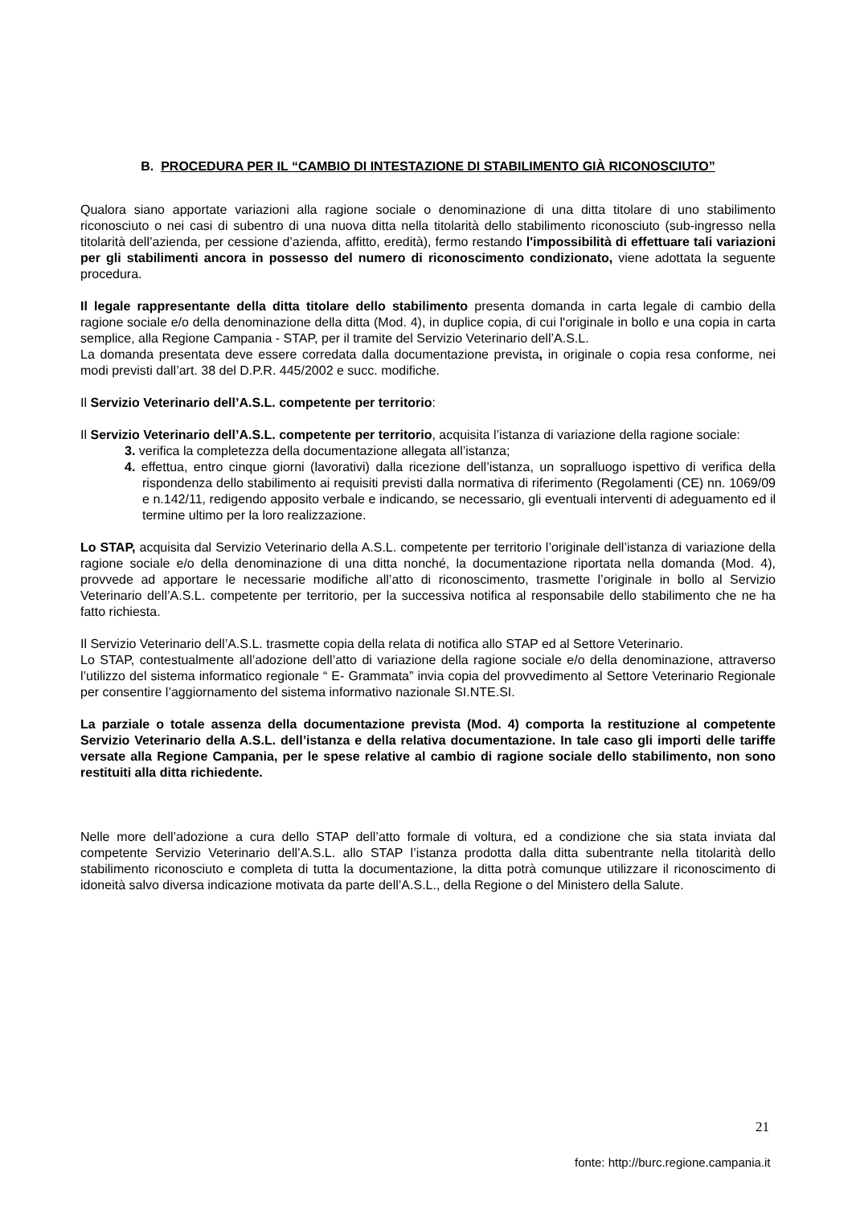B. PROCEDURA PER IL “CAMBIO DI INTESTAZIONE DI STABILIMENTO GIÀ RICONOSCIUTO”
Qualora siano apportate variazioni alla ragione sociale o denominazione di una ditta titolare di uno stabilimento riconosciuto o nei casi di subentro di una nuova ditta nella titolarità dello stabilimento riconosciuto (sub-ingresso nella titolarità dell’azienda, per cessione d’azienda, affitto, eredità), fermo restando l'impossibilità di effettuare tali variazioni per gli stabilimenti ancora in possesso del numero di riconoscimento condizionato, viene adottata la seguente procedura.
Il legale rappresentante della ditta titolare dello stabilimento presenta domanda in carta legale di cambio della ragione sociale e/o della denominazione della ditta (Mod. 4), in duplice copia, di cui l'originale in bollo e una copia in carta semplice, alla Regione Campania - STAP, per il tramite del Servizio Veterinario dell’A.S.L.
La domanda presentata deve essere corredata dalla documentazione prevista, in originale o copia resa conforme, nei modi previsti dall’art. 38 del D.P.R. 445/2002 e succ. modifiche.
Il Servizio Veterinario dell’A.S.L. competente per territorio:
Il Servizio Veterinario dell’A.S.L. competente per territorio, acquisita l’istanza di variazione della ragione sociale:
3. verifica la completezza della documentazione allegata all’istanza;
4. effettua, entro cinque giorni (lavorativi) dalla ricezione dell’istanza, un sopralluogo ispettivo di verifica della rispondenza dello stabilimento ai requisiti previsti dalla normativa di riferimento (Regolamenti (CE) nn. 1069/09 e n.142/11, redigendo apposito verbale e indicando, se necessario, gli eventuali interventi di adeguamento ed il termine ultimo per la loro realizzazione.
Lo STAP, acquisita dal Servizio Veterinario della A.S.L. competente per territorio l’originale dell’istanza di variazione della ragione sociale e/o della denominazione di una ditta nonché, la documentazione riportata nella domanda (Mod. 4), provvede ad apportare le necessarie modifiche all’atto di riconoscimento, trasmette l’originale in bollo al Servizio Veterinario dell’A.S.L. competente per territorio, per la successiva notifica al responsabile dello stabilimento che ne ha fatto richiesta.
Il Servizio Veterinario dell’A.S.L. trasmette copia della relata di notifica allo STAP ed al Settore Veterinario.
Lo STAP, contestualmente all’adozione dell’atto di variazione della ragione sociale e/o della denominazione, attraverso l’utilizzo del sistema informatico regionale “ E- Grammata” invia copia del provvedimento al Settore Veterinario Regionale per consentire l’aggiornamento del sistema informativo nazionale SI.NTE.SI.
La parziale o totale assenza della documentazione prevista (Mod. 4) comporta la restituzione al competente Servizio Veterinario della A.S.L. dell’istanza e della relativa documentazione. In tale caso gli importi delle tariffe versate alla Regione Campania, per le spese relative al cambio di ragione sociale dello stabilimento, non sono restituiti alla ditta richiedente.
Nelle more dell’adozione a cura dello STAP dell’atto formale di voltura, ed a condizione che sia stata inviata dal competente Servizio Veterinario dell’A.S.L. allo STAP l’istanza prodotta dalla ditta subentrante nella titolarità dello stabilimento riconosciuto e completa di tutta la documentazione, la ditta potrà comunque utilizzare il riconoscimento di idoneità salvo diversa indicazione motivata da parte dell’A.S.L., della Regione o del Ministero della Salute.
21
fonte: http://burc.regione.campania.it